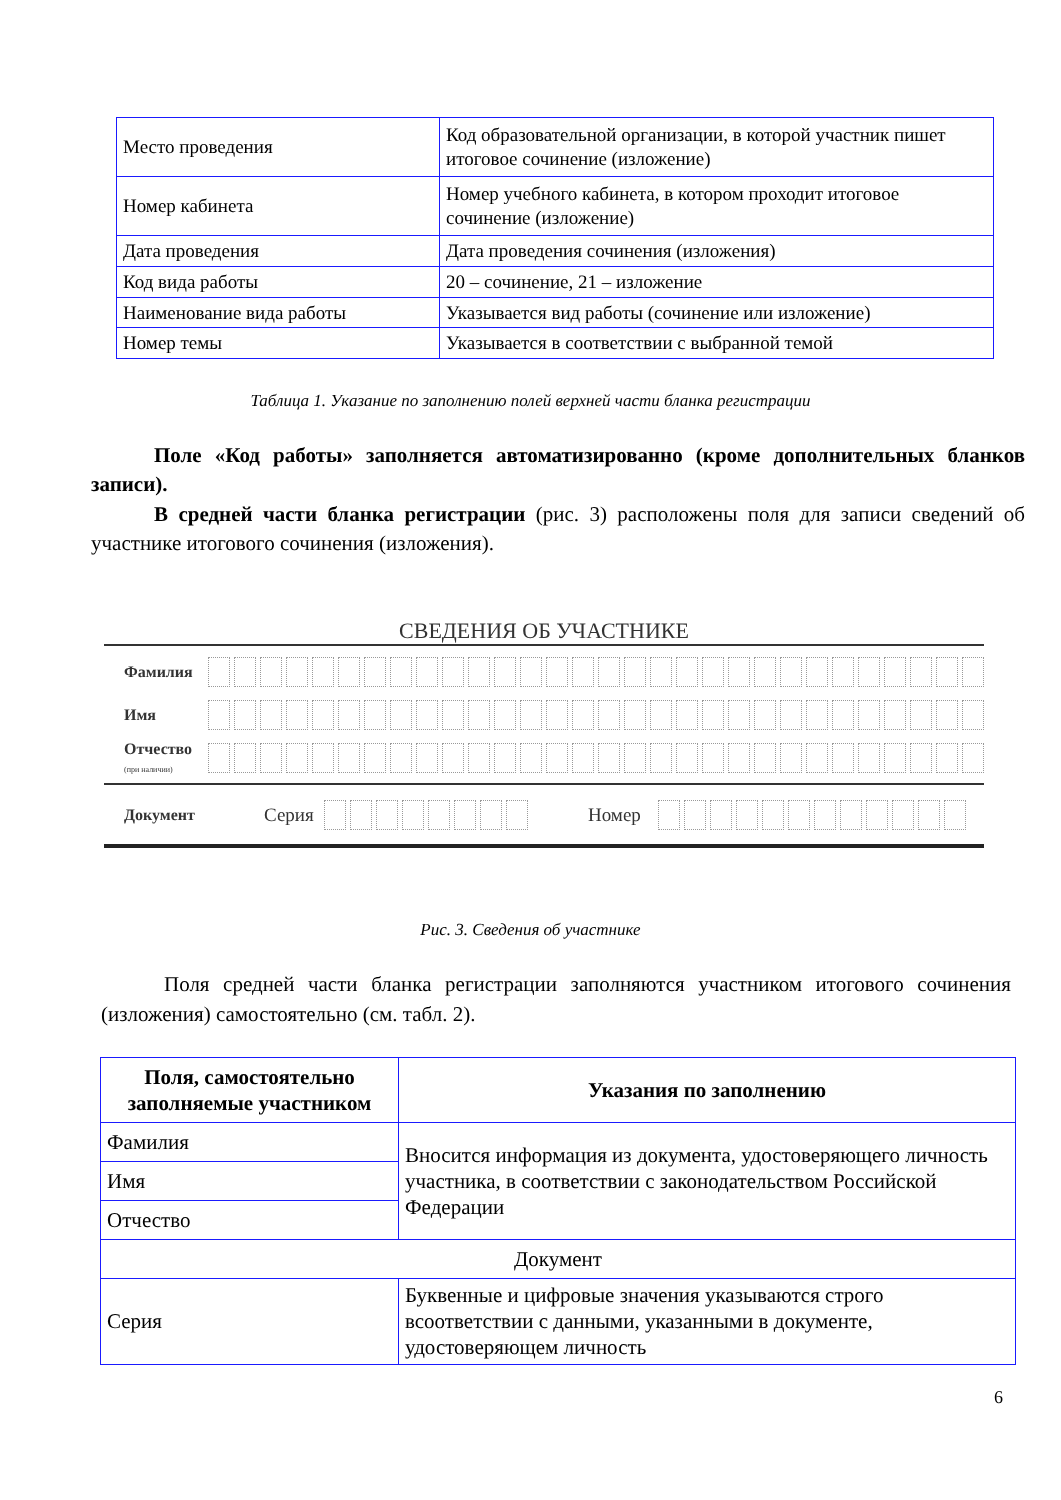| Место проведения | Код образовательной организации, в которой участник пишет итоговое сочинение (изложение) |
| Номер кабинета | Номер учебного кабинета, в котором проходит итоговое сочинение (изложение) |
| Дата проведения | Дата проведения сочинения (изложения) |
| Код вида работы | 20 – сочинение, 21 – изложение |
| Наименование вида работы | Указывается вид работы (сочинение или изложение) |
| Номер темы | Указывается в соответствии с выбранной темой |
Таблица 1. Указание по заполнению полей верхней части бланка регистрации
Поле «Код работы» заполняется автоматизированно (кроме дополнительных бланков записи).
В средней части бланка регистрации (рис. 3) расположены поля для записи сведений об участнике итогового сочинения (изложения).
СВЕДЕНИЯ ОБ УЧАСТНИКЕ
Фамилия
Имя
Отчество (при наличии)
Документ Серия Номер
Рис. 3. Сведения об участнике
Поля средней части бланка регистрации заполняются участником итогового сочинения (изложения) самостоятельно (см. табл. 2).
| Поля, самостоятельно заполняемые участником | Указания по заполнению |
| --- | --- |
| Фамилия | Вносится информация из документа, удостоверяющего личность участника, в соответствии с законодательством Российской Федерации |
| Имя | |
| Отчество | |
| Документ | |
| Серия | Буквенные и цифровые значения указываются строго всоответствии с данными, указанными в документе, удостоверяющем личность |
6